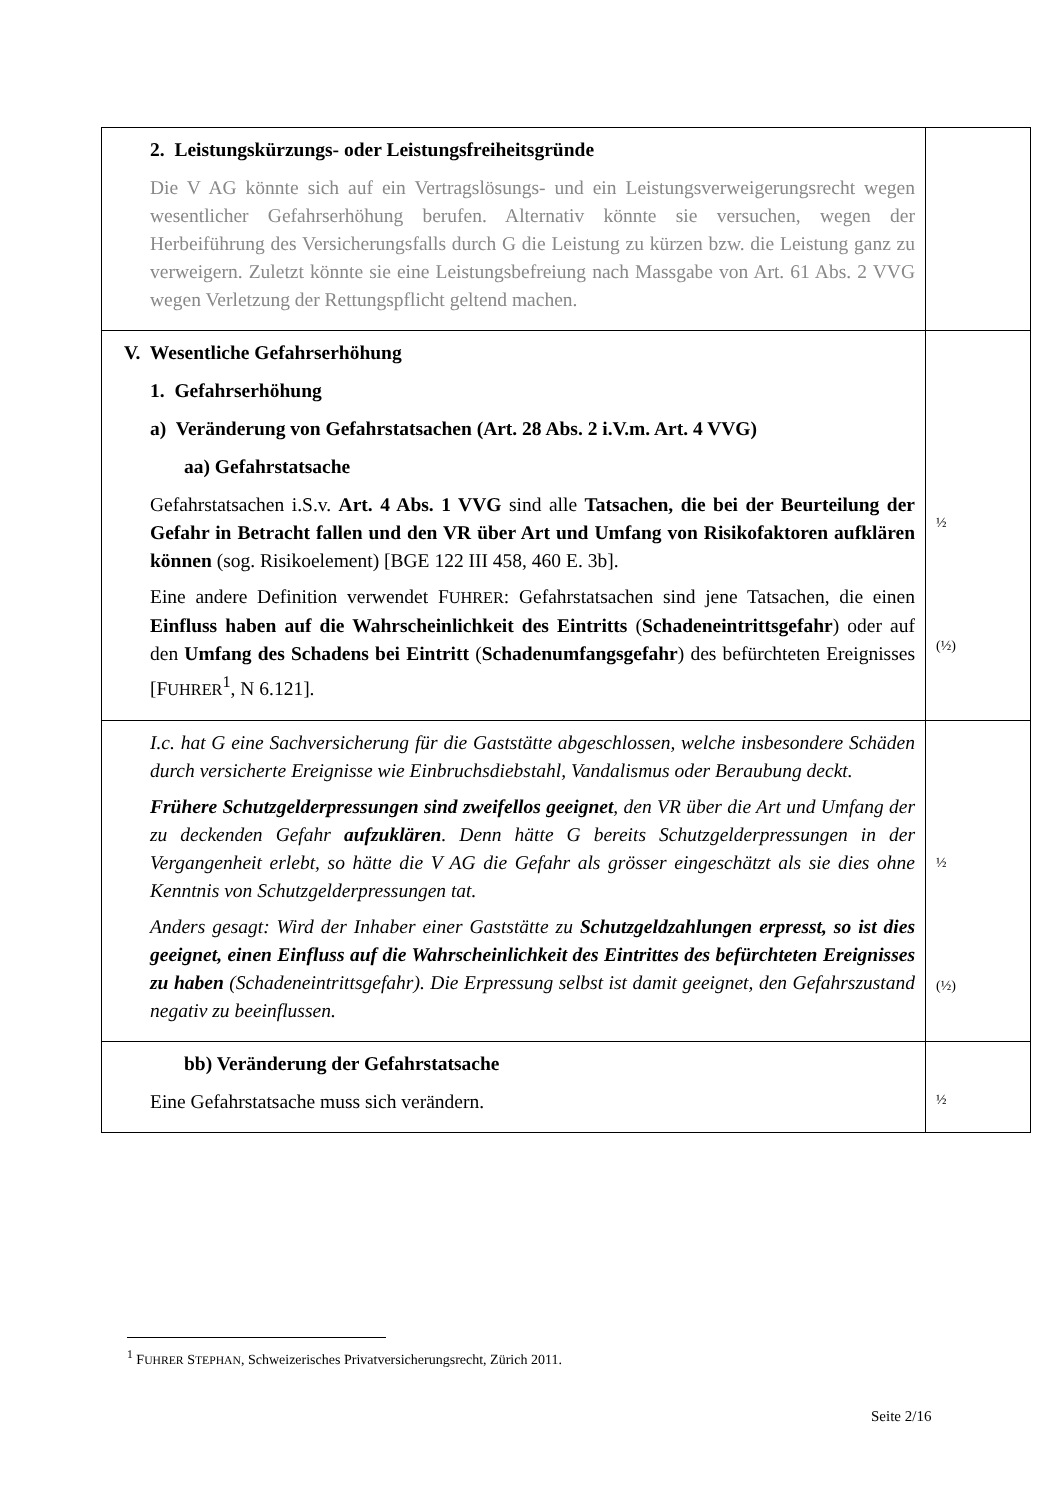| 2. Leistungskürzungs- oder Leistungsfreiheitsgründe Die V AG könnte sich auf ein Vertragslösungs- und ein Leistungsverweigerungsrecht wegen wesentlicher Gefahrserhöhung berufen. Alternativ könnte sie versuchen, wegen der Herbeiführung des Versicherungsfalls durch G die Leistung zu kürzen bzw. die Leistung ganz zu verweigern. Zuletzt könnte sie eine Leistungsbefreiung nach Massgabe von Art. 61 Abs. 2 VVG wegen Verletzung der Rettungspflicht geltend machen. | |
| V. Wesentliche Gefahrserhöhung 1. Gefahrserhöhung a) Veränderung von Gefahrstatsachen (Art. 28 Abs. 2 i.V.m. Art. 4 VVG) aa) Gefahrstatsache Gefahrstatsachen i.S.v. Art. 4 Abs. 1 VVG sind alle Tatsachen, die bei der Beurteilung der Gefahr in Betracht fallen und den VR über Art und Umfang von Risikofaktoren aufklären können (sog. Risikoelement) [BGE 122 III 458, 460 E. 3b]. Eine andere Definition verwendet F UHRER : Gefahrstatsachen sind jene Tatsachen, die einen Einfluss haben auf die Wahrscheinlichkeit des Eintritts ( Schadeneintrittsgefahr ) oder auf den Umfang des Schadens bei Eintritt ( Schadenumfangsgefahr ) des befürchteten Ereignisses [F UHRER<sup>1</sup>, N 6.121]. | ½ (½) |
| I.c. hat G eine Sachversicherung für die Gaststätte abgeschlossen, welche insbesondere Schäden durch versicherte Ereignisse wie Einbruchsdiebstahl, Vandalismus oder Beraubung deckt. Frühere Schutzgelderpressungen sind zweifellos geeignet , den VR über die Art und Umfang der zu deckenden Gefahr aufzuklären . Denn hätte G bereits Schutzgelderpressungen in der Vergangenheit erlebt, so hätte die V AG die Gefahr als grösser eingeschätzt als sie dies ohne Kenntnis von Schutzgelderpressungen tat. Anders gesagt: Wird der Inhaber einer Gaststätte zu Schutzgeldzahlungen erpresst, so ist dies geeignet, einen Einfluss auf die Wahrscheinlichkeit des Eintrittes des befürchteten Ereignisses zu haben (Schadeneintrittsgefahr). Die Erpressung selbst ist damit geeignet, den Gefahrszustand negativ zu beeinflussen. | ½ (½) |
| bb) Veränderung der Gefahrstatsache Eine Gefahrstatsache muss sich verändern. | ½ |
<sup>1</sup> FUHRER STEPHAN, Schweizerisches Privatversicherungsrecht, Zürich 2011.
Seite 2/16